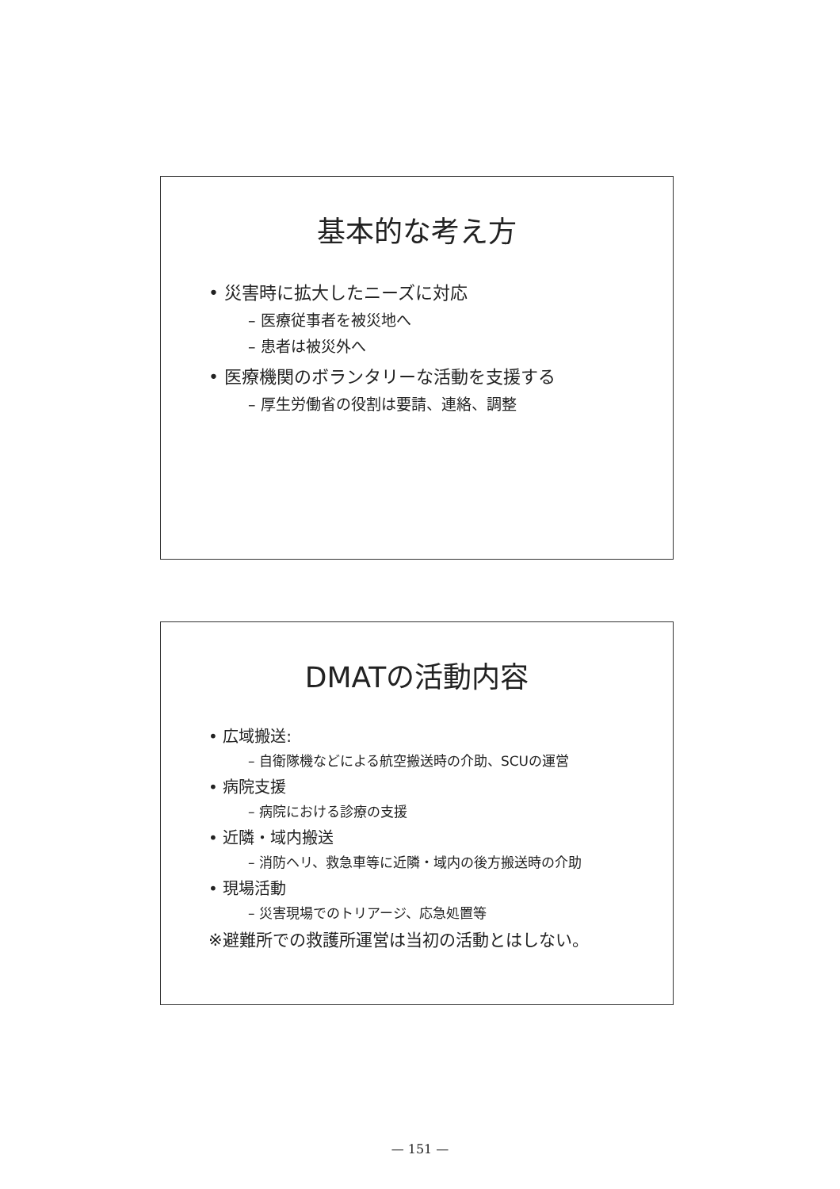基本的な考え方
• 災害時に拡大したニーズに対応
– 医療従事者を被災地へ
– 患者は被災外へ
• 医療機関のボランタリーな活動を支援する
– 厚生労働省の役割は要請、連絡、調整
DMATの活動内容
• 広域搬送:
– 自衛隊機などによる航空搬送時の介助、SCUの運営
• 病院支援
– 病院における診療の支援
• 近隣・域内搬送
– 消防ヘリ、救急車等に近隣・域内の後方搬送時の介助
• 現場活動
– 災害現場でのトリアージ、応急処置等
※避難所での救護所運営は当初の活動とはしない。
— 151 —